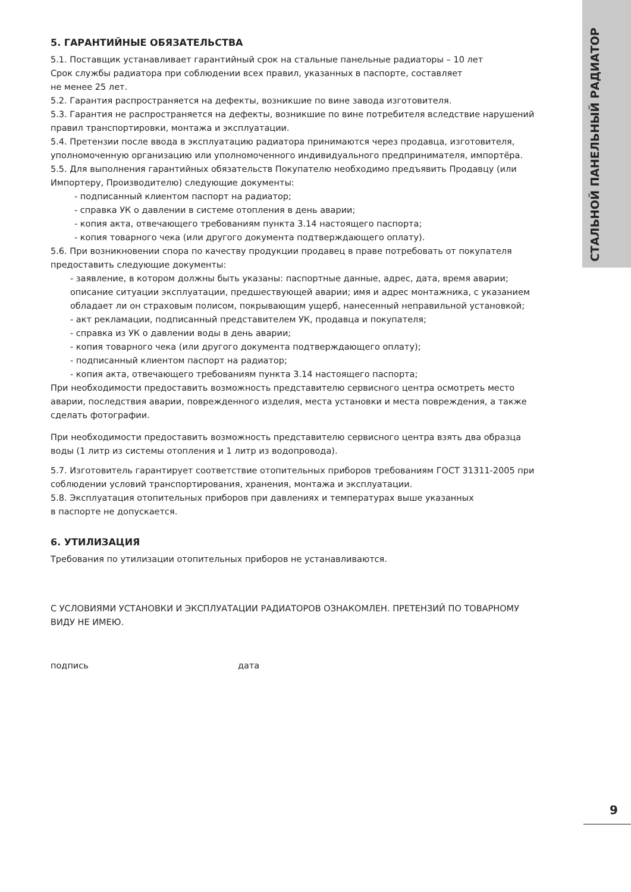СТАЛЬНОЙ ПАНЕЛЬНЫЙ РАДИАТОР
5. ГАРАНТИЙНЫЕ ОБЯЗАТЕЛЬСТВА
5.1. Поставщик устанавливает гарантийный срок на стальные панельные радиаторы – 10 лет
Срок службы радиатора при соблюдении всех правил, указанных в паспорте, составляет
не менее 25 лет.
5.2. Гарантия распространяется на дефекты, возникшие по вине завода изготовителя.
5.3. Гарантия не распространяется на дефекты, возникшие по вине потребителя вследствие нарушений правил транспортировки, монтажа и эксплуатации.
5.4. Претензии после ввода в эксплуатацию радиатора принимаются через продавца, изготовителя, уполномоченную организацию или уполномоченного индивидуального предпринимателя, импортёра.
5.5. Для выполнения гарантийных обязательств Покупателю необходимо предъявить Продавцу (или Импортеру, Производителю) следующие документы:
- подписанный клиентом паспорт на радиатор;
- справка УК о давлении в системе отопления в день аварии;
- копия акта, отвечающего требованиям пункта 3.14 настоящего паспорта;
- копия товарного чека (или другого документа подтверждающего оплату).
5.6. При возникновении спора по качеству продукции продавец в праве потребовать от покупателя предоставить следующие документы:
- заявление, в котором должны быть указаны: паспортные данные, адрес, дата, время аварии; описание ситуации эксплуатации, предшествующей аварии; имя и адрес монтажника, с указанием обладает ли он страховым полисом, покрывающим ущерб, нанесенный неправильной установкой;
- акт рекламации, подписанный представителем УК, продавца и покупателя;
- справка из УК о давлении воды в день аварии;
- копия товарного чека (или другого документа подтверждающего оплату);
- подписанный клиентом паспорт на радиатор;
- копия акта, отвечающего требованиям пункта 3.14 настоящего паспорта;
При необходимости предоставить возможность представителю сервисного центра осмотреть место аварии, последствия аварии, поврежденного изделия, места установки и места повреждения, а также сделать фотографии.
При необходимости предоставить возможность представителю сервисного центра взять два образца воды (1 литр из системы отопления и 1 литр из водопровода).
5.7. Изготовитель гарантирует соответствие отопительных приборов требованиям ГОСТ 31311-2005 при соблюдении условий транспортирования, хранения, монтажа и эксплуатации.
5.8. Эксплуатация отопительных приборов при давлениях и температурах выше указанных
в паспорте не допускается.
6. УТИЛИЗАЦИЯ
Требования по утилизации отопительных приборов не устанавливаются.
С УСЛОВИЯМИ УСТАНОВКИ И ЭКСПЛУАТАЦИИ РАДИАТОРОВ ОЗНАКОМЛЕН. ПРЕТЕНЗИЙ ПО ТОВАРНОМУ ВИДУ НЕ ИМЕЮ.
подпись дата
9